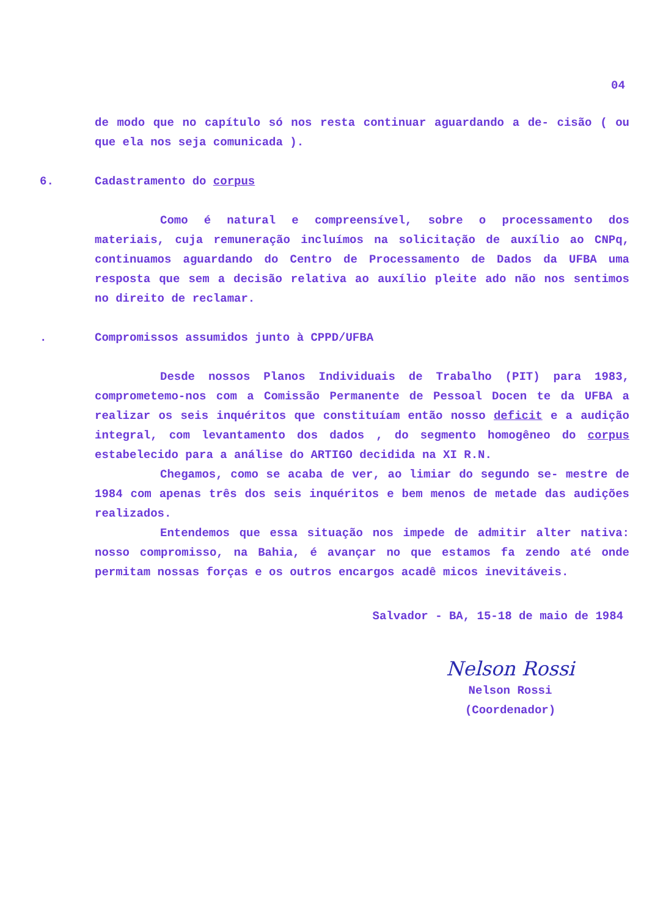04
de modo que no capítulo só nos resta continuar aguardando a de- cisão ( ou que ela nos seja comunicada ).
6. Cadastramento do corpus
Como é natural e compreensível, sobre o processamento dos materiais, cuja remuneração incluímos na solicitação de auxílio ao CNPq, continuamos aguardando do Centro de Processamento de Dados da UFBA uma resposta que sem a decisão relativa ao auxílio pleite ado não nos sentimos no direito de reclamar.
. Compromissos assumidos junto à CPPD/UFBA
Desde nossos Planos Individuais de Trabalho (PIT) para 1983, comprometemo-nos com a Comissão Permanente de Pessoal Docen te da UFBA a realizar os seis inquéritos que constituíam então nosso deficit e a audição integral, com levantamento dos dados , do segmento homogêneo do corpus estabelecido para a análise do ARTIGO decidida na XI R.N.
Chegamos, como se acaba de ver, ao limiar do segundo se- mestre de 1984 com apenas três dos seis inquéritos e bem menos de metade das audições realizados.
Entendemos que essa situação nos impede de admitir alter nativa: nosso compromisso, na Bahia, é avançar no que estamos fa zendo até onde permitam nossas forças e os outros encargos acadê micos inevitáveis.
Salvador - BA, 15-18 de maio de 1984
Nelson Rossi
Nelson Rossi
(Coordenador)